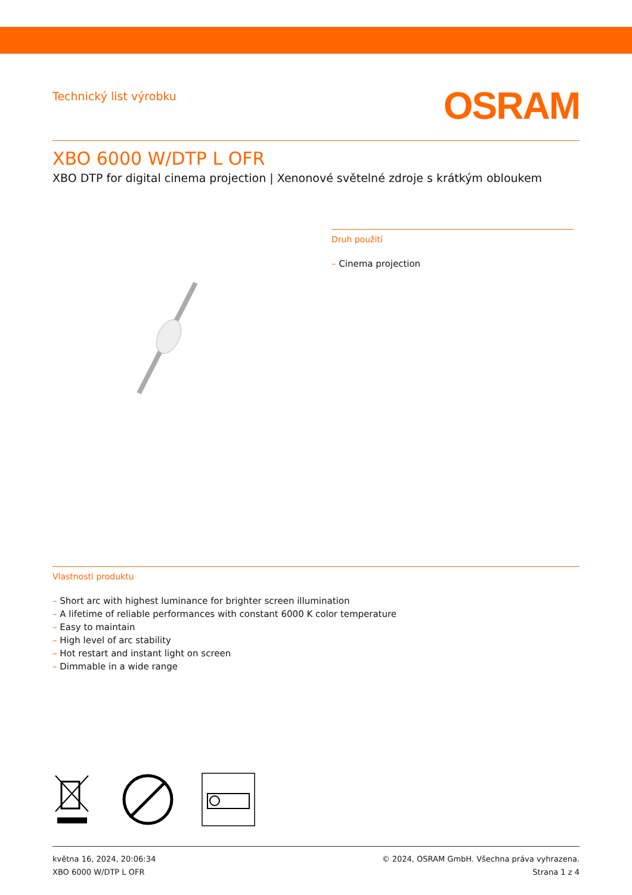Technický list výrobku
OSRAM
XBO 6000 W/DTP L OFR
XBO DTP for digital cinema projection | Xenonové světelné zdroje s krátkým obloukem
Druh použití
– Cinema projection
Vlastnosti produktu
– Short arc with highest luminance for brighter screen illumination
– A lifetime of reliable performances with constant 6000 K color temperature
– Easy to maintain
– High level of arc stability
– Hot restart and instant light on screen
– Dimmable in a wide range
května 16, 2024, 20:06:34
XBO 6000 W/DTP L OFR
© 2024, OSRAM GmbH. Všechna práva vyhrazena.
Strana 1 z 4